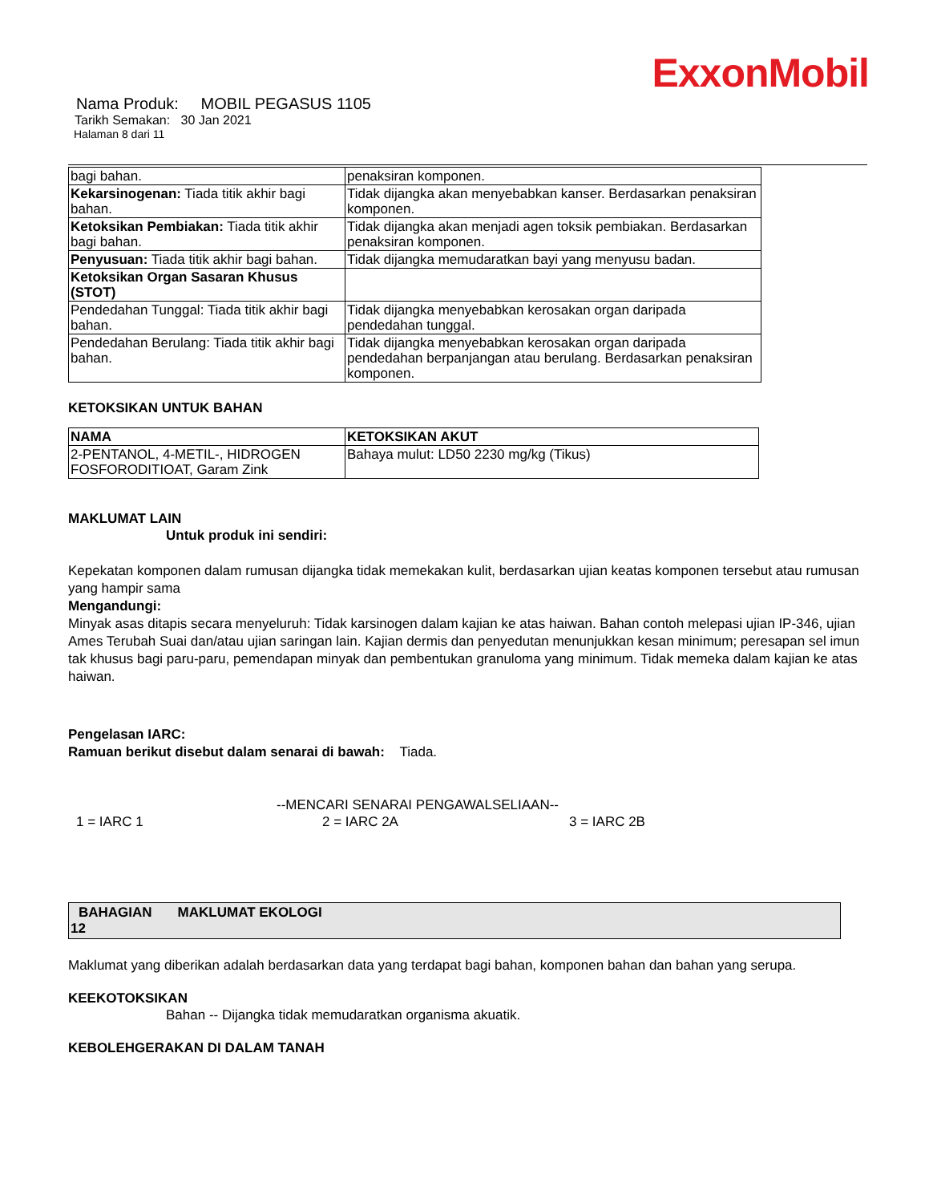ExxonMobil
Nama Produk: MOBIL PEGASUS 1105
Tarikh Semakan: 30 Jan 2021
Halaman 8 dari 11
| bagi bahan. | penaksiran komponen. |
| Kekarsinogenan: Tiada titik akhir bagi bahan. | Tidak dijangka akan menyebabkan kanser. Berdasarkan penaksiran komponen. |
| Ketoksikan Pembiakan: Tiada titik akhir bagi bahan. | Tidak dijangka akan menjadi agen toksik pembiakan. Berdasarkan penaksiran komponen. |
| Penyusuan: Tiada titik akhir bagi bahan. | Tidak dijangka memudaratkan bayi yang menyusu badan. |
| Ketoksikan Organ Sasaran Khusus (STOT) | |
| Pendedahan Tunggal: Tiada titik akhir bagi bahan. | Tidak dijangka menyebabkan kerosakan organ daripada pendedahan tunggal. |
| Pendedahan Berulang: Tiada titik akhir bagi bahan. | Tidak dijangka menyebabkan kerosakan organ daripada pendedahan berpanjangan atau berulang. Berdasarkan penaksiran komponen. |
KETOKSIKAN UNTUK BAHAN
| NAMA | KETOKSIKAN AKUT |
| --- | --- |
| 2-PENTANOL, 4-METIL-, HIDROGEN FOSFORODITIOAT, Garam Zink | Bahaya mulut: LD50 2230 mg/kg (Tikus) |
MAKLUMAT LAIN
Untuk produk ini sendiri:
Kepekatan komponen dalam rumusan dijangka tidak memekakan kulit, berdasarkan ujian keatas komponen tersebut atau rumusan yang hampir sama
Mengandungi:
Minyak asas ditapis secara menyeluruh: Tidak karsinogen dalam kajian ke atas haiwan. Bahan contoh melepasi ujian IP-346, ujian Ames Terubah Suai dan/atau ujian saringan lain. Kajian dermis dan penyedutan menunjukkan kesan minimum; peresapan sel imun tak khusus bagi paru-paru, pemendapan minyak dan pembentukan granuloma yang minimum. Tidak memeka dalam kajian ke atas haiwan.
Pengelasan IARC:
Ramuan berikut disebut dalam senarai di bawah: Tiada.
--MENCARI SENARAI PENGAWALSELIAAN--
1 = IARC 1 2 = IARC 2A 3 = IARC 2B
BAHAGIAN MAKLUMAT EKOLOGI
12
Maklumat yang diberikan adalah berdasarkan data yang terdapat bagi bahan, komponen bahan dan bahan yang serupa.
KEEKOTOKSIKAN
Bahan -- Dijangka tidak memudaratkan organisma akuatik.
KEBOLEHGERAKAN DI DALAM TANAH